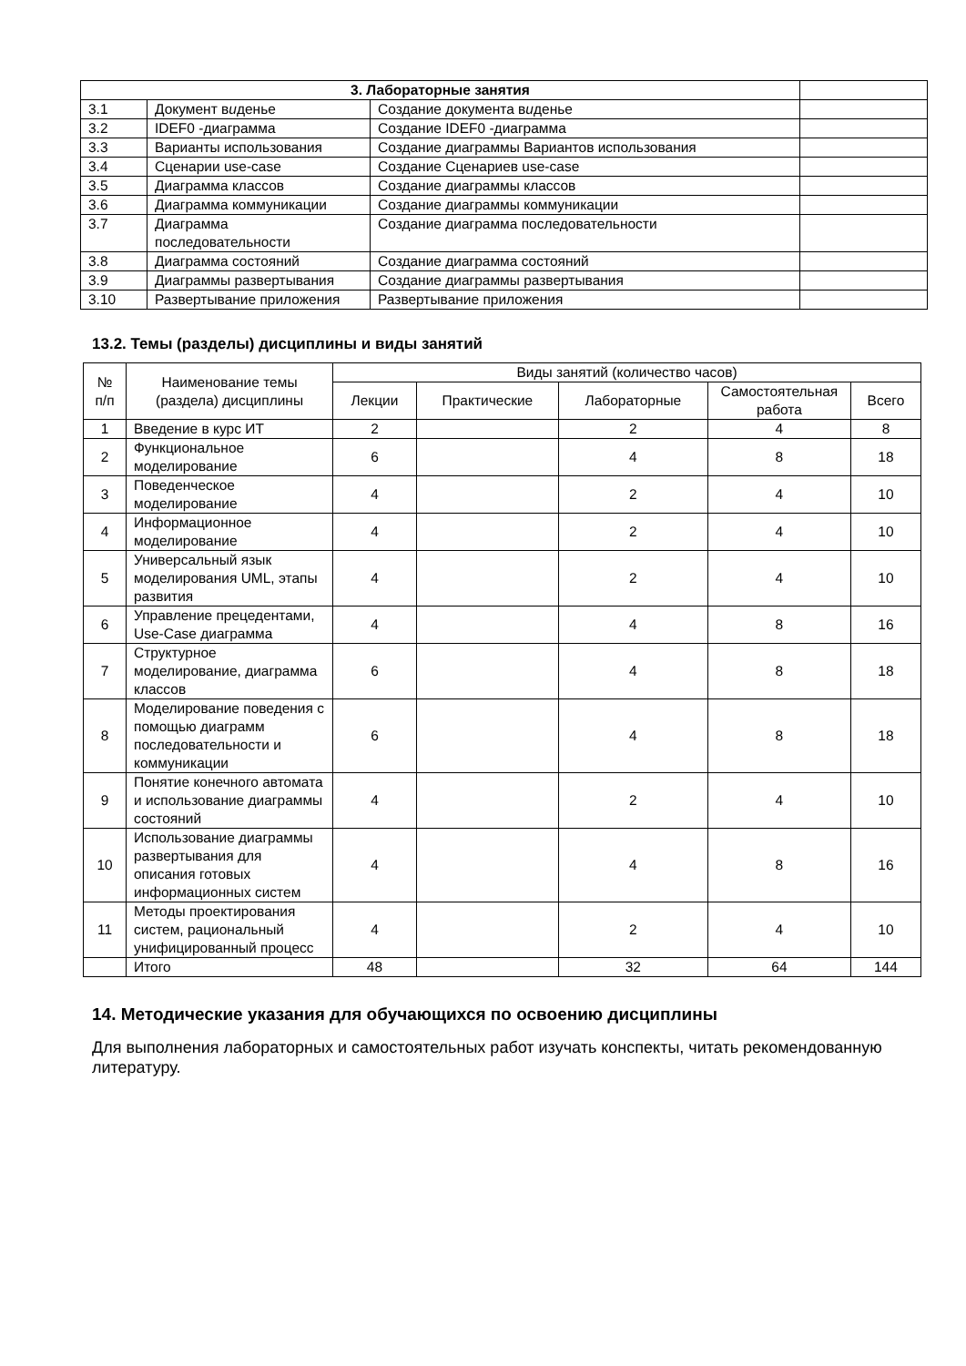| 3. Лабораторные занятия | | | |
| 3.1 | Документ в и денье | Создание документа в и денье | |
| 3.2 | IDEF0 -диаграмма | Создание IDEF0 -диаграмма | |
| 3.3 | Варианты использования | Создание диаграммы Вариантов использования | |
| 3.4 | Сценарии use-case | Создание Сценариев use-case | |
| 3.5 | Диаграмма классов | Создание диаграммы классов | |
| 3.6 | Диаграмма коммуникации | Создание диаграммы коммуникации | |
| 3.7 | Диаграмма последовательности | Создание диаграмма последовательности | |
| 3.8 | Диаграмма состояний | Создание диаграмма состояний | |
| 3.9 | Диаграммы развертывания | Создание диаграммы развертывания | |
| 3.10 | Развертывание приложения | Развертывание приложения | |
13.2. Темы (разделы) дисциплины и виды занятий
| № п/п | Наименование темы (раздела) дисциплины | Виды занятий (количество часов) | | | | |
| --- | --- | --- | --- | --- | --- | --- |
| | | Лекции | Практические | Лабораторные | Самостоятельная работа | Всего |
| 1 | Введение в курс ИТ | 2 | | 2 | 4 | 8 |
| 2 | Функциональное моделирование | 6 | | 4 | 8 | 18 |
| 3 | Поведенческое моделирование | 4 | | 2 | 4 | 10 |
| 4 | Информационное моделирование | 4 | | 2 | 4 | 10 |
| 5 | Универсальный язык моделирования UML, этапы развития | 4 | | 2 | 4 | 10 |
| 6 | Управление прецедентами, Use-Case диаграмма | 4 | | 4 | 8 | 16 |
| 7 | Структурное моделирование, диаграмма классов | 6 | | 4 | 8 | 18 |
| 8 | Моделирование поведения с помощью диаграмм последовательности и коммуникации | 6 | | 4 | 8 | 18 |
| 9 | Понятие конечного автомата и использование диаграммы состояний | 4 | | 2 | 4 | 10 |
| 10 | Использование диаграммы развертывания для описания готовых информационных систем | 4 | | 4 | 8 | 16 |
| 11 | Методы проектирования систем, рациональный унифицированный процесс | 4 | | 2 | 4 | 10 |
| | Итого | 48 | | 32 | 64 | 144 |
14. Методические указания для обучающихся по освоению дисциплины
Для выполнения лабораторных и самостоятельных работ изучать конспекты, читать рекомендованную литературу.